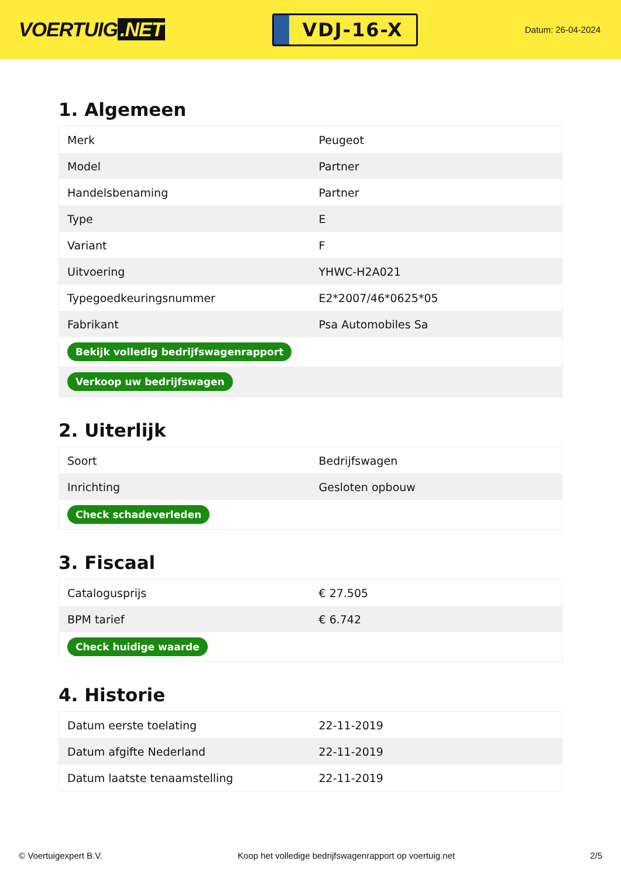VOERTUIG.NET
VDJ-16-X
Datum: 26-04-2024
1. Algemeen
| Merk | Peugeot |
| Model | Partner |
| Handelsbenaming | Partner |
| Type | E |
| Variant | F |
| Uitvoering | YHWC-H2A021 |
| Typegoedkeuringsnummer | E2*2007/46*0625*05 |
| Fabrikant | Psa Automobiles Sa |
| Bekijk volledig bedrijfswagenrapport | |
| Verkoop uw bedrijfswagen | |
2. Uiterlijk
| Soort | Bedrijfswagen |
| Inrichting | Gesloten opbouw |
| Check schadeverleden | |
3. Fiscaal
| Catalogusprijs | € 27.505 |
| BPM tarief | € 6.742 |
| Check huidige waarde | |
4. Historie
| Datum eerste toelating | 22-11-2019 |
| Datum afgifte Nederland | 22-11-2019 |
| Datum laatste tenaamstelling | 22-11-2019 |
© Voertuigexpert B.V. Koop het volledige bedrijfswagenrapport op voertuig.net 2/5